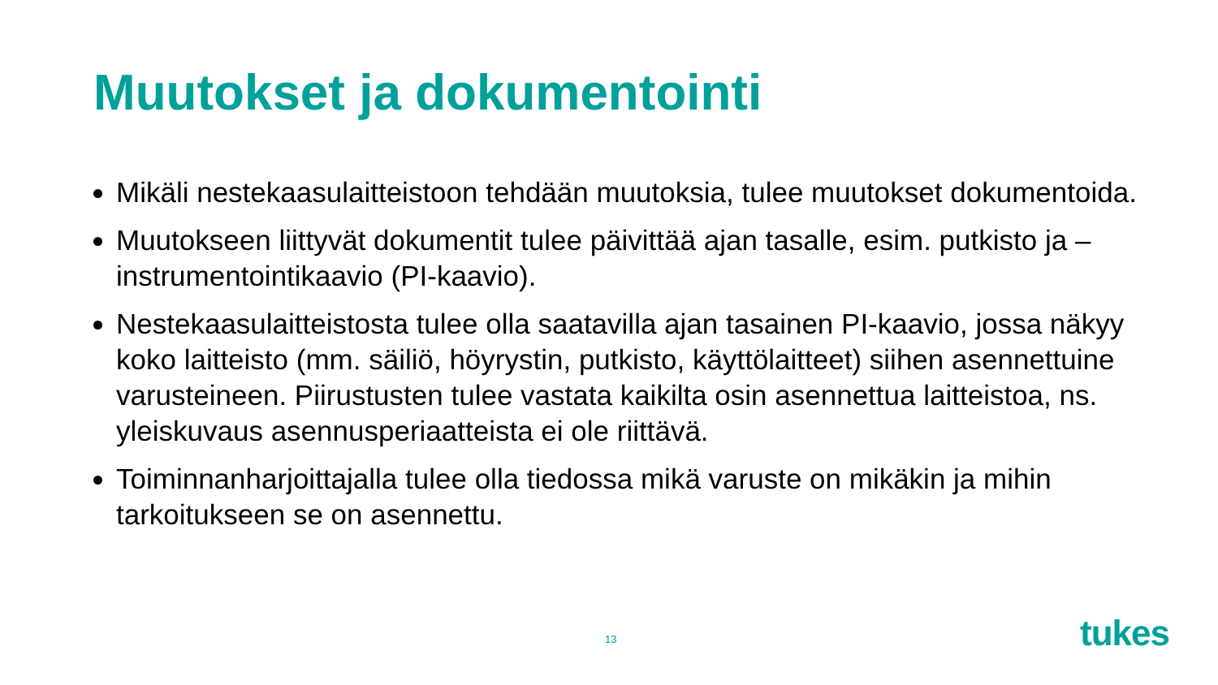Muutokset ja dokumentointi
Mikäli nestekaasulaitteistoon tehdään muutoksia, tulee muutokset dokumentoida.
Muutokseen liittyvät dokumentit tulee päivittää ajan tasalle, esim. putkisto ja –instrumentointikaavio (PI-kaavio).
Nestekaasulaitteistosta tulee olla saatavilla ajan tasainen PI-kaavio, jossa näkyy koko laitteisto (mm. säiliö, höyrystin, putkisto, käyttölaitteet) siihen asennettuine varusteineen. Piirustusten tulee vastata kaikilta osin asennettua laitteistoa, ns. yleiskuvaus asennusperiaatteista ei ole riittävä.
Toiminnanharjoittajalla tulee olla tiedossa mikä varuste on mikäkin ja mihin tarkoitukseen se on asennettu.
13 tukes